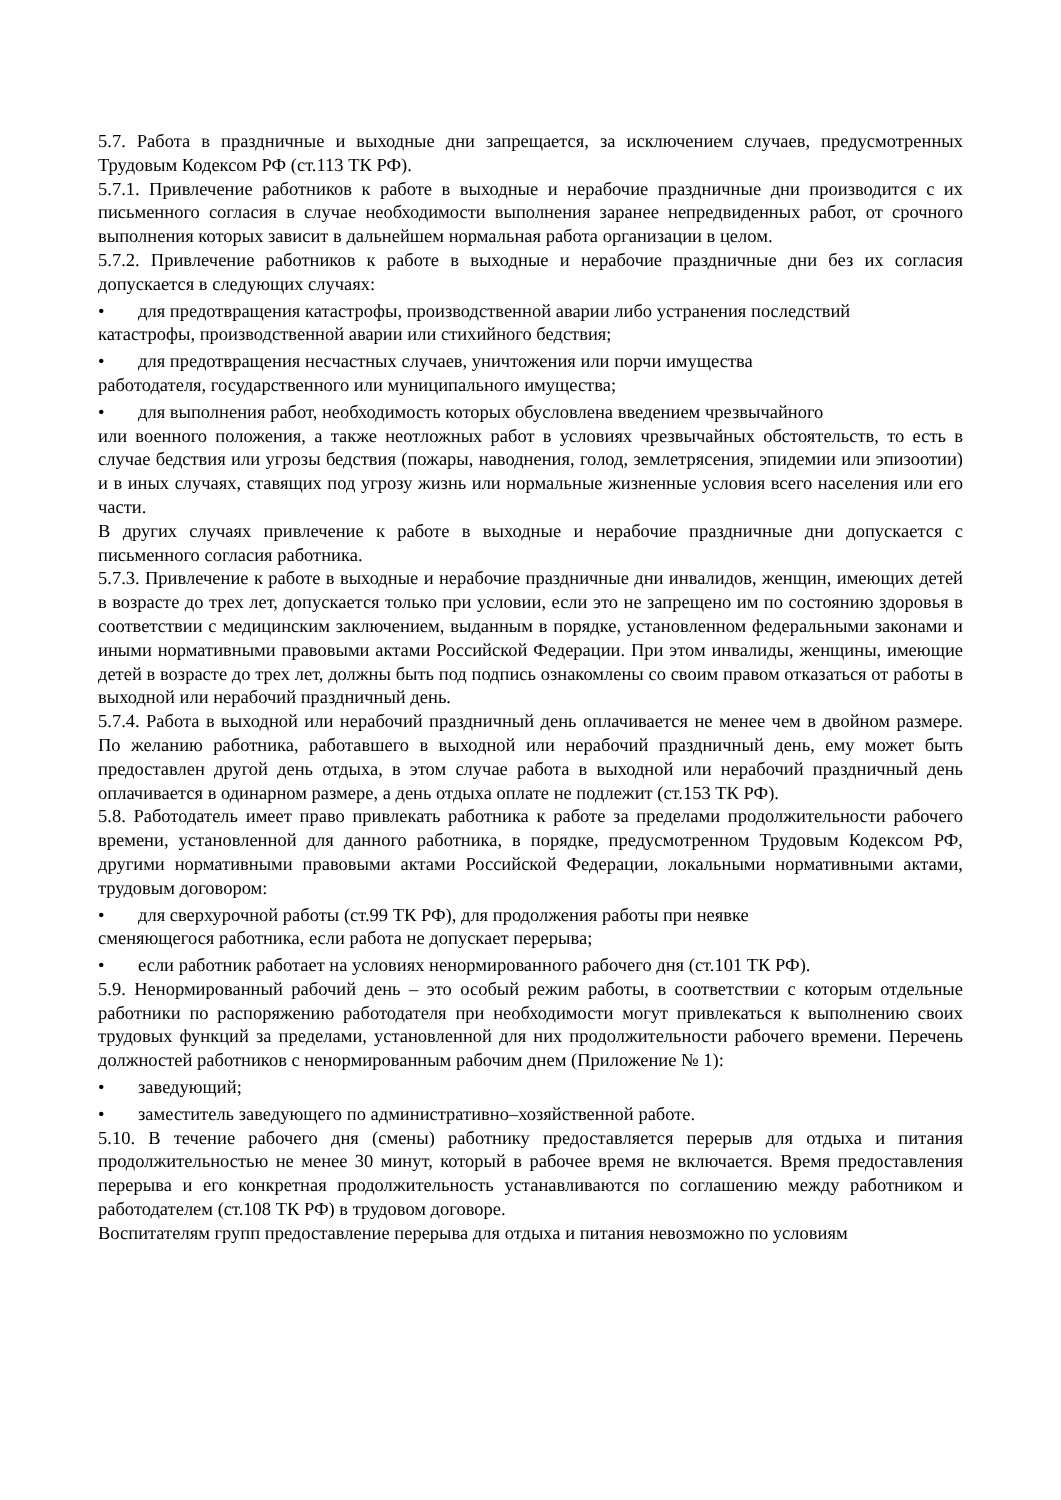5.7. Работа в праздничные и выходные дни запрещается, за исключением случаев, предусмотренных Трудовым Кодексом РФ (ст.113 ТК РФ).
5.7.1. Привлечение работников к работе в выходные и нерабочие праздничные дни производится с их письменного согласия в случае необходимости выполнения заранее непредвиденных работ, от срочного выполнения которых зависит в дальнейшем нормальная работа организации в целом.
5.7.2. Привлечение работников к работе в выходные и нерабочие праздничные дни без их согласия допускается в следующих случаях:
• для предотвращения катастрофы, производственной аварии либо устранения последствий
катастрофы, производственной аварии или стихийного бедствия;
• для предотвращения несчастных случаев, уничтожения или порчи имущества
работодателя, государственного или муниципального имущества;
• для выполнения работ, необходимость которых обусловлена введением чрезвычайного
или военного положения, а также неотложных работ в условиях чрезвычайных обстоятельств, то есть в случае бедствия или угрозы бедствия (пожары, наводнения, голод, землетрясения, эпидемии или эпизоотии) и в иных случаях, ставящих под угрозу жизнь или нормальные жизненные условия всего населения или его части.
В других случаях привлечение к работе в выходные и нерабочие праздничные дни допускается с письменного согласия работника.
5.7.3. Привлечение к работе в выходные и нерабочие праздничные дни инвалидов, женщин, имеющих детей в возрасте до трех лет, допускается только при условии, если это не запрещено им по состоянию здоровья в соответствии с медицинским заключением, выданным в порядке, установленном федеральными законами и иными нормативными правовыми актами Российской Федерации. При этом инвалиды, женщины, имеющие детей в возрасте до трех лет, должны быть под подпись ознакомлены со своим правом отказаться от работы в выходной или нерабочий праздничный день.
5.7.4. Работа в выходной или нерабочий праздничный день оплачивается не менее чем в двойном размере. По желанию работника, работавшего в выходной или нерабочий праздничный день, ему может быть предоставлен другой день отдыха, в этом случае работа в выходной или нерабочий праздничный день оплачивается в одинарном размере, а день отдыха оплате не подлежит (ст.153 ТК РФ).
5.8. Работодатель имеет право привлекать работника к работе за пределами продолжительности рабочего времени, установленной для данного работника, в порядке, предусмотренном Трудовым Кодексом РФ, другими нормативными правовыми актами Российской Федерации, локальными нормативными актами, трудовым договором:
• для сверхурочной работы (ст.99 ТК РФ), для продолжения работы при неявке
сменяющегося работника, если работа не допускает перерыва;
• если работник работает на условиях ненормированного рабочего дня (ст.101 ТК РФ).
5.9. Ненормированный рабочий день – это особый режим работы, в соответствии с которым отдельные работники по распоряжению работодателя при необходимости могут привлекаться к выполнению своих трудовых функций за пределами, установленной для них продолжительности рабочего времени. Перечень должностей работников с ненормированным рабочим днем (Приложение № 1):
• заведующий;
• заместитель заведующего по административно–хозяйственной работе.
5.10. В течение рабочего дня (смены) работнику предоставляется перерыв для отдыха и питания продолжительностью не менее 30 минут, который в рабочее время не включается. Время предоставления перерыва и его конкретная продолжительность устанавливаются по соглашению между работником и работодателем (ст.108 ТК РФ) в трудовом договоре.
Воспитателям групп предоставление перерыва для отдыха и питания невозможно по условиям